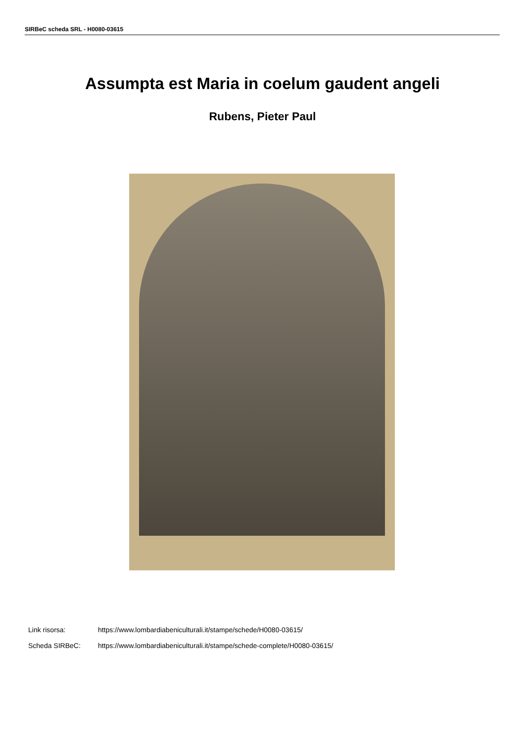SIRBeC scheda SRL - H0080-03615
Assumpta est Maria in coelum gaudent angeli
Rubens, Pieter Paul
Link risorsa: https://www.lombardiabeniculturali.it/stampe/schede/H0080-03615/
Scheda SIRBeC: https://www.lombardiabeniculturali.it/stampe/schede-complete/H0080-03615/